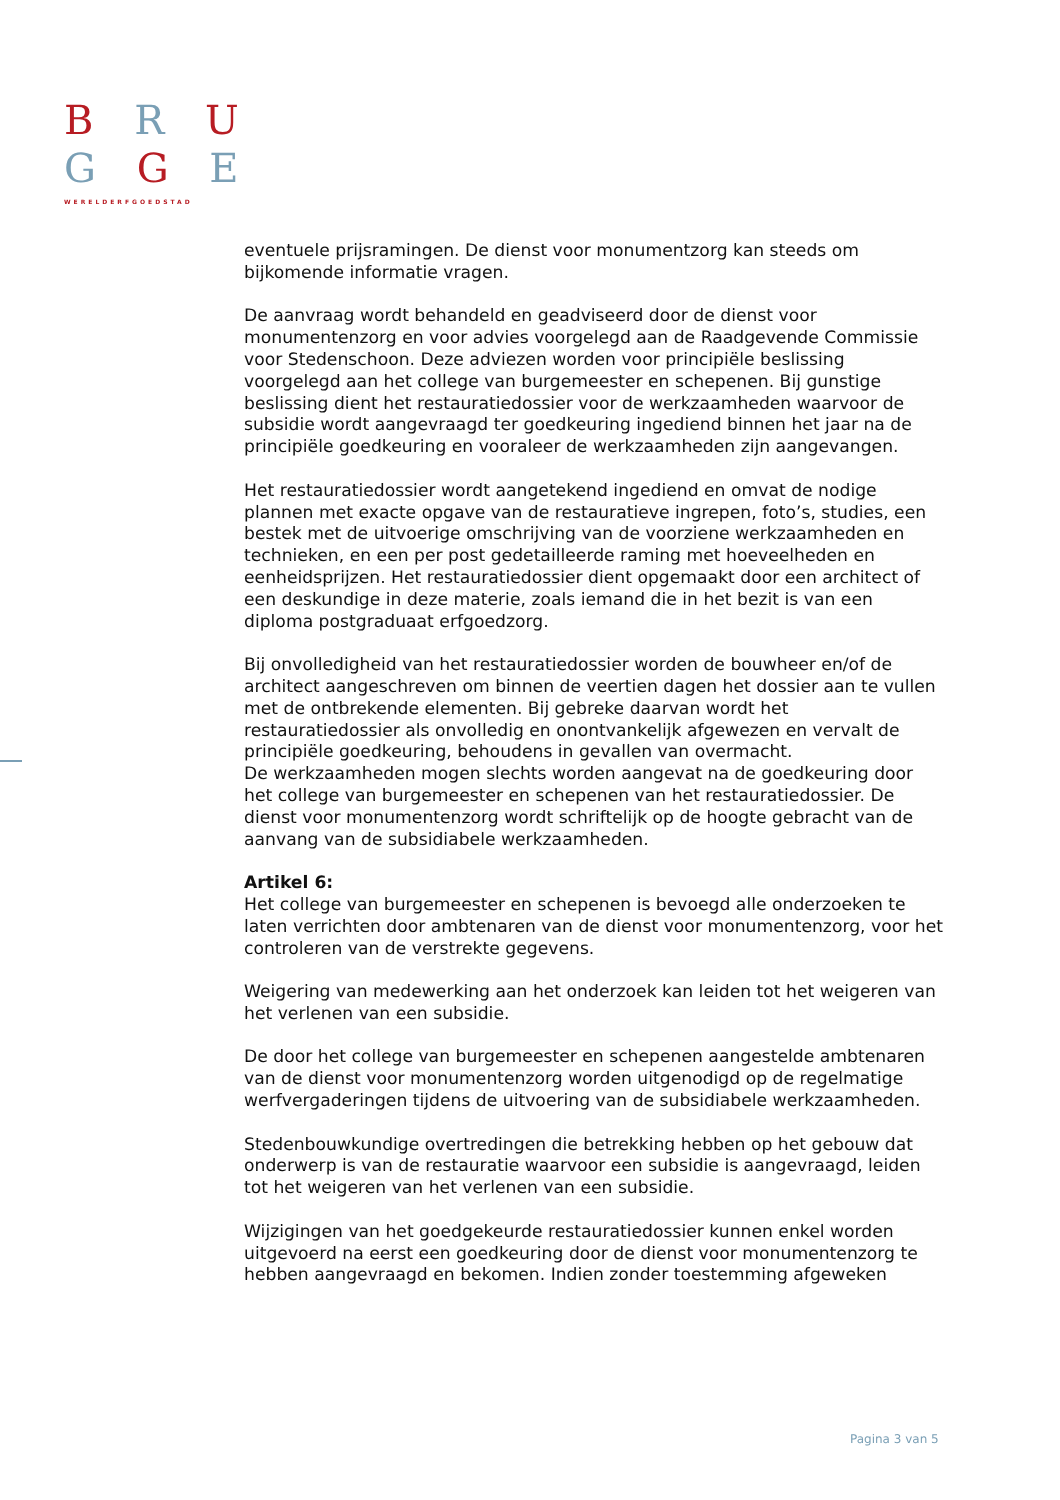B R U
G G E
WERELDERFGOEDSTAD
eventuele prijsramingen. De dienst voor monumentzorg kan steeds om bijkomende informatie vragen.
De aanvraag wordt behandeld en geadviseerd door de dienst voor monumentenzorg en voor advies voorgelegd aan de Raadgevende Commissie voor Stedenschoon. Deze adviezen worden voor principiële beslissing voorgelegd aan het college van burgemeester en schepenen. Bij gunstige beslissing dient het restauratiedossier voor de werkzaamheden waarvoor de subsidie wordt aangevraagd ter goedkeuring ingediend binnen het jaar na de principiële goedkeuring en vooraleer de werkzaamheden zijn aangevangen.
Het restauratiedossier wordt aangetekend ingediend en omvat de nodige plannen met exacte opgave van de restauratieve ingrepen, foto’s, studies, een bestek met de uitvoerige omschrijving van de voorziene werkzaamheden en technieken, en een per post gedetailleerde raming met hoeveelheden en eenheidsprijzen. Het restauratiedossier dient opgemaakt door een architect of een deskundige in deze materie, zoals iemand die in het bezit is van een diploma postgraduaat erfgoedzorg.
Bij onvolledigheid van het restauratiedossier worden de bouwheer en/of de architect aangeschreven om binnen de veertien dagen het dossier aan te vullen met de ontbrekende elementen. Bij gebreke daarvan wordt het restauratiedossier als onvolledig en onontvankelijk afgewezen en vervalt de principiële goedkeuring, behoudens in gevallen van overmacht.
De werkzaamheden mogen slechts worden aangevat na de goedkeuring door het college van burgemeester en schepenen van het restauratiedossier. De dienst voor monumentenzorg wordt schriftelijk op de hoogte gebracht van de aanvang van de subsidiabele werkzaamheden.
Artikel 6:
Het college van burgemeester en schepenen is bevoegd alle onderzoeken te laten verrichten door ambtenaren van de dienst voor monumentenzorg, voor het controleren van de verstrekte gegevens.
Weigering van medewerking aan het onderzoek kan leiden tot het weigeren van het verlenen van een subsidie.
De door het college van burgemeester en schepenen aangestelde ambtenaren van de dienst voor monumentenzorg worden uitgenodigd op de regelmatige werfvergaderingen tijdens de uitvoering van de subsidiabele werkzaamheden.
Stedenbouwkundige overtredingen die betrekking hebben op het gebouw dat onderwerp is van de restauratie waarvoor een subsidie is aangevraagd, leiden tot het weigeren van het verlenen van een subsidie.
Wijzigingen van het goedgekeurde restauratiedossier kunnen enkel worden uitgevoerd na eerst een goedkeuring door de dienst voor monumentenzorg te hebben aangevraagd en bekomen. Indien zonder toestemming afgeweken
Pagina 3 van 5